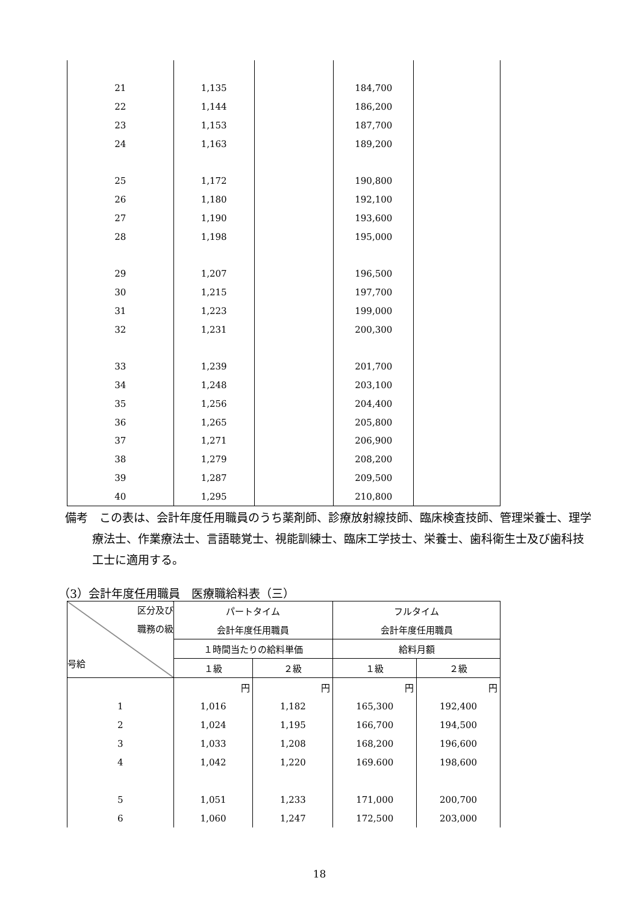| 21 | 1,135 | | 184,700 | |
| 22 | 1,144 | | 186,200 | |
| 23 | 1,153 | | 187,700 | |
| 24 | 1,163 | | 189,200 | |
| 25 | 1,172 | | 190,800 | |
| 26 | 1,180 | | 192,100 | |
| 27 | 1,190 | | 193,600 | |
| 28 | 1,198 | | 195,000 | |
| 29 | 1,207 | | 196,500 | |
| 30 | 1,215 | | 197,700 | |
| 31 | 1,223 | | 199,000 | |
| 32 | 1,231 | | 200,300 | |
| 33 | 1,239 | | 201,700 | |
| 34 | 1,248 | | 203,100 | |
| 35 | 1,256 | | 204,400 | |
| 36 | 1,265 | | 205,800 | |
| 37 | 1,271 | | 206,900 | |
| 38 | 1,279 | | 208,200 | |
| 39 | 1,287 | | 209,500 | |
| 40 | 1,295 | | 210,800 | |
備考　この表は、会計年度任用職員のうち薬剤師、診療放射線技師、臨床検査技師、管理栄養士、理学療法士、作業療法士、言語聴覚士、視能訓練士、臨床工学技士、栄養士、歯科衛生士及び歯科技工士に適用する。
（3）会計年度任用職員　医療職給料表（三）
| 区分及び 職務の級 号給 | パートタイム | | フルタイム | |
| --- | --- | --- | --- | --- |
| | 会計年度任用職員 | | 会計年度任用職員 | |
| | １時間当たりの給料単価 | | 給料月額 | |
| | １級 | ２級 | １級 | ２級 |
| | 円 | 円 | 円 | 円 |
| 1 | 1,016 | 1,182 | 165,300 | 192,400 |
| 2 | 1,024 | 1,195 | 166,700 | 194,500 |
| 3 | 1,033 | 1,208 | 168,200 | 196,600 |
| 4 | 1,042 | 1,220 | 169.600 | 198,600 |
| 5 | 1,051 | 1,233 | 171,000 | 200,700 |
| 6 | 1,060 | 1,247 | 172,500 | 203,000 |
18